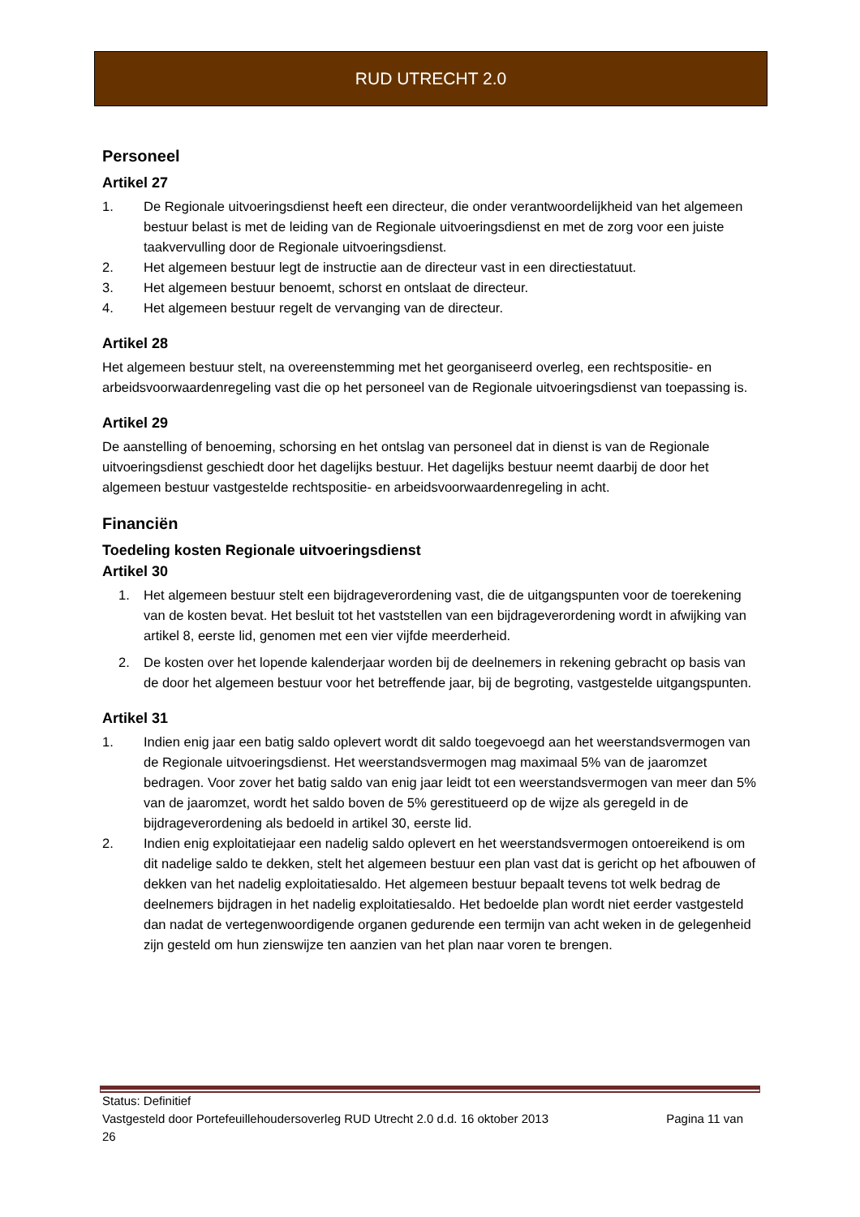RUD UTRECHT 2.0
Personeel
Artikel 27
1. De Regionale uitvoeringsdienst heeft een directeur, die onder verantwoordelijkheid van het algemeen bestuur belast is met de leiding van de Regionale uitvoeringsdienst en met de zorg voor een juiste taakvervulling door de Regionale uitvoeringsdienst.
2. Het algemeen bestuur legt de instructie aan de directeur vast in een directiestatuut.
3. Het algemeen bestuur benoemt, schorst en ontslaat de directeur.
4. Het algemeen bestuur regelt de vervanging van de directeur.
Artikel 28
Het algemeen bestuur stelt, na overeenstemming met het georganiseerd overleg, een rechtspositie- en arbeidsvoorwaardenregeling vast die op het personeel van de Regionale uitvoeringsdienst van toepassing is.
Artikel 29
De aanstelling of benoeming, schorsing en het ontslag van personeel dat in dienst is van de Regionale uitvoeringsdienst geschiedt door het dagelijks bestuur. Het dagelijks bestuur neemt daarbij de door het algemeen bestuur vastgestelde rechtspositie- en arbeidsvoorwaardenregeling in acht.
Financiën
Toedeling kosten Regionale uitvoeringsdienst
Artikel 30
1. Het algemeen bestuur stelt een bijdrageverordening vast, die de uitgangspunten voor de toerekening van de kosten bevat. Het besluit tot het vaststellen van een bijdrageverordening wordt in afwijking van artikel 8, eerste lid, genomen met een vier vijfde meerderheid.
2. De kosten over het lopende kalenderjaar worden bij de deelnemers in rekening gebracht op basis van de door het algemeen bestuur voor het betreffende jaar, bij de begroting, vastgestelde uitgangspunten.
Artikel 31
1. Indien enig jaar een batig saldo oplevert wordt dit saldo toegevoegd aan het weerstandsvermogen van de Regionale uitvoeringsdienst. Het weerstandsvermogen mag maximaal 5% van de jaaromzet bedragen. Voor zover het batig saldo van enig jaar leidt tot een weerstandsvermogen van meer dan 5% van de jaaromzet, wordt het saldo boven de 5% gerestitueerd op de wijze als geregeld in de bijdrageverordening als bedoeld in artikel 30, eerste lid.
2. Indien enig exploitatiejaar een nadelig saldo oplevert en het weerstandsvermogen ontoereikend is om dit nadelige saldo te dekken, stelt het algemeen bestuur een plan vast dat is gericht op het afbouwen of dekken van het nadelig exploitatiesaldo. Het algemeen bestuur bepaalt tevens tot welk bedrag de deelnemers bijdragen in het nadelig exploitatiesaldo. Het bedoelde plan wordt niet eerder vastgesteld dan nadat de vertegenwoordigende organen gedurende een termijn van acht weken in de gelegenheid zijn gesteld om hun zienswijze ten aanzien van het plan naar voren te brengen.
Status: Definitief
Vastgesteld door Portefeuillehoudersoverleg RUD Utrecht 2.0 d.d. 16 oktober 2013 Pagina 11 van
26